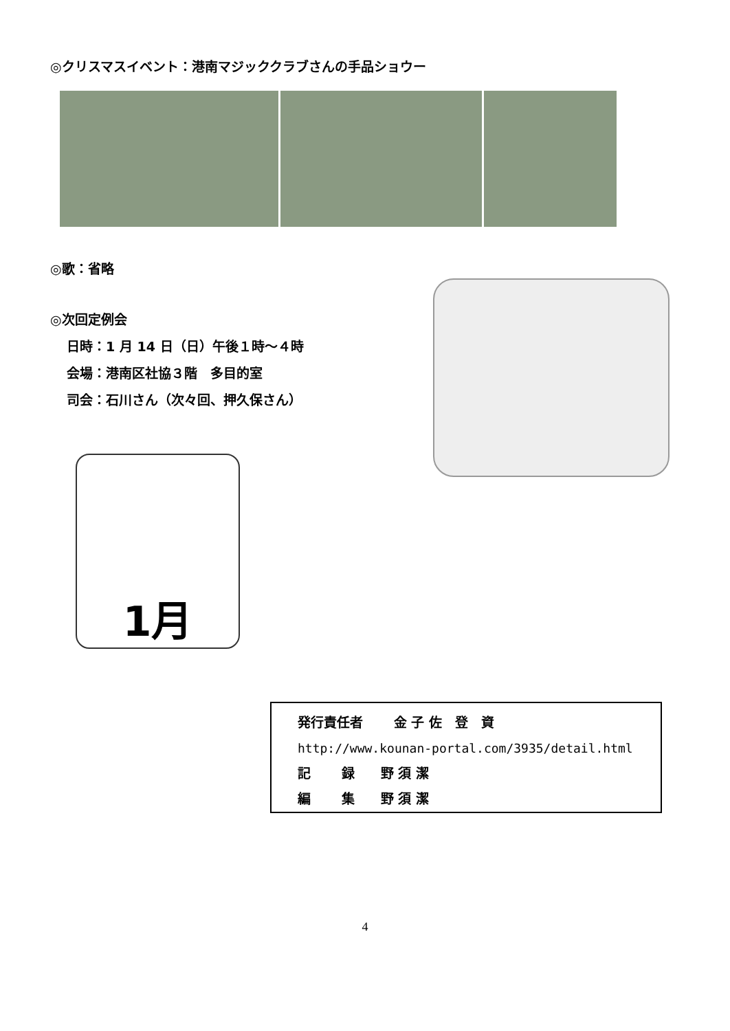◎クリスマスイベント：港南マジッククラブさんの手品ショウー
◎歌：省略
◎次回定例会
日時：1 月 14 日（日）午後１時～４時
会場：港南区社協３階　多目的室
司会：石川さん（次々回、押久保さん）
1月
発行責任者　　 金 子 佐　登　資
http://www.kounan-portal.com/3935/detail.html
記　　 録　　野 須 潔
編　　 集　　野 須 潔
4